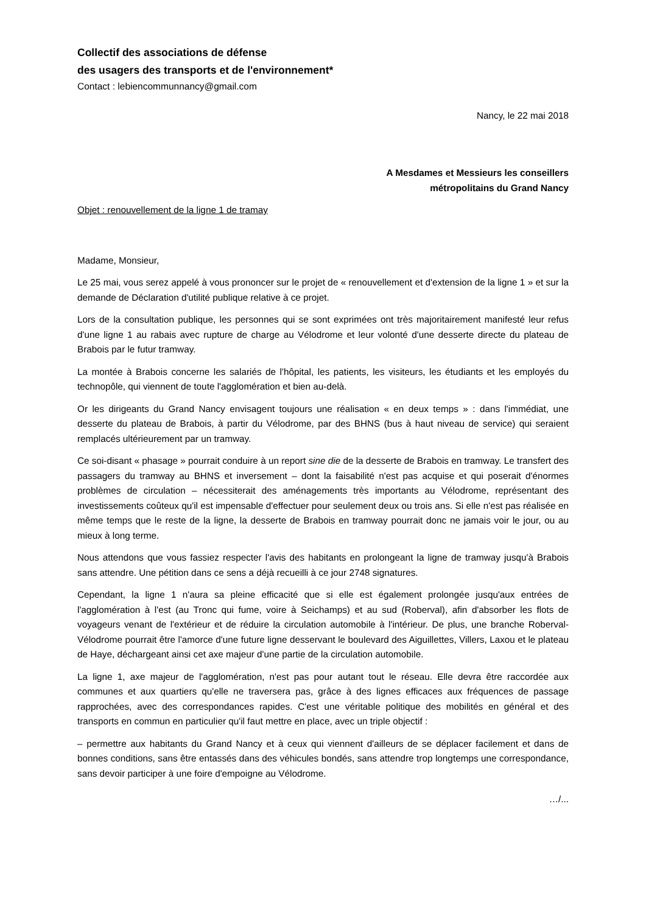Collectif des associations de défense
des usagers des transports et de l'environnement*
Contact : lebiencommunnancy@gmail.com
Nancy, le 22 mai 2018
A Mesdames et Messieurs les conseillers
métropolitains du Grand Nancy
Objet : renouvellement de la ligne 1 de tramay
Madame, Monsieur,
Le 25 mai, vous serez appelé à vous prononcer sur le projet de « renouvellement et d'extension de la ligne 1 » et sur la demande de Déclaration d'utilité publique relative à ce projet.
Lors de la consultation publique, les personnes qui se sont exprimées ont très majoritairement manifesté leur refus d'une ligne 1 au rabais avec rupture de charge au Vélodrome et leur volonté d'une desserte directe du plateau de Brabois par le futur tramway.
La montée à Brabois concerne les salariés de l'hôpital, les patients, les visiteurs, les étudiants et les employés du technopôle, qui viennent de toute l'agglomération et bien au-delà.
Or les dirigeants du Grand Nancy envisagent toujours une réalisation « en deux temps » : dans l'immédiat, une desserte du plateau de Brabois, à partir du Vélodrome, par des BHNS (bus à haut niveau de service) qui seraient remplacés ultérieurement par un tramway.
Ce soi-disant « phasage » pourrait conduire à un report sine die de la desserte de Brabois en tramway. Le transfert des passagers du tramway au BHNS et inversement – dont la faisabilité n'est pas acquise et qui poserait d'énormes problèmes de circulation – nécessiterait des aménagements très importants au Vélodrome, représentant des investissements coûteux qu'il est impensable d'effectuer pour seulement deux ou trois ans. Si elle n'est pas réalisée en même temps que le reste de la ligne, la desserte de Brabois en tramway pourrait donc ne jamais voir le jour, ou au mieux à long terme.
Nous attendons que vous fassiez respecter l'avis des habitants en prolongeant la ligne de tramway jusqu'à Brabois sans attendre. Une pétition dans ce sens a déjà recueilli à ce jour 2748 signatures.
Cependant, la ligne 1 n'aura sa pleine efficacité que si elle est également prolongée jusqu'aux entrées de l'agglomération à l'est (au Tronc qui fume, voire à Seichamps) et au sud (Roberval), afin d'absorber les flots de voyageurs venant de l'extérieur et de réduire la circulation automobile à l'intérieur. De plus, une branche Roberval-Vélodrome pourrait être l'amorce d'une future ligne desservant le boulevard des Aiguillettes, Villers, Laxou et le plateau de Haye, déchargeant ainsi cet axe majeur d'une partie de la circulation automobile.
La ligne 1, axe majeur de l'agglomération, n'est pas pour autant tout le réseau. Elle devra être raccordée aux communes et aux quartiers qu'elle ne traversera pas, grâce à des lignes efficaces aux fréquences de passage rapprochées, avec des correspondances rapides. C'est une véritable politique des mobilités en général et des transports en commun en particulier qu'il faut mettre en place, avec un triple objectif :
– permettre aux habitants du Grand Nancy et à ceux qui viennent d'ailleurs de se déplacer facilement et dans de bonnes conditions, sans être entassés dans des véhicules bondés, sans attendre trop longtemps une correspondance, sans devoir participer à une foire d'empoigne au Vélodrome.
…/...